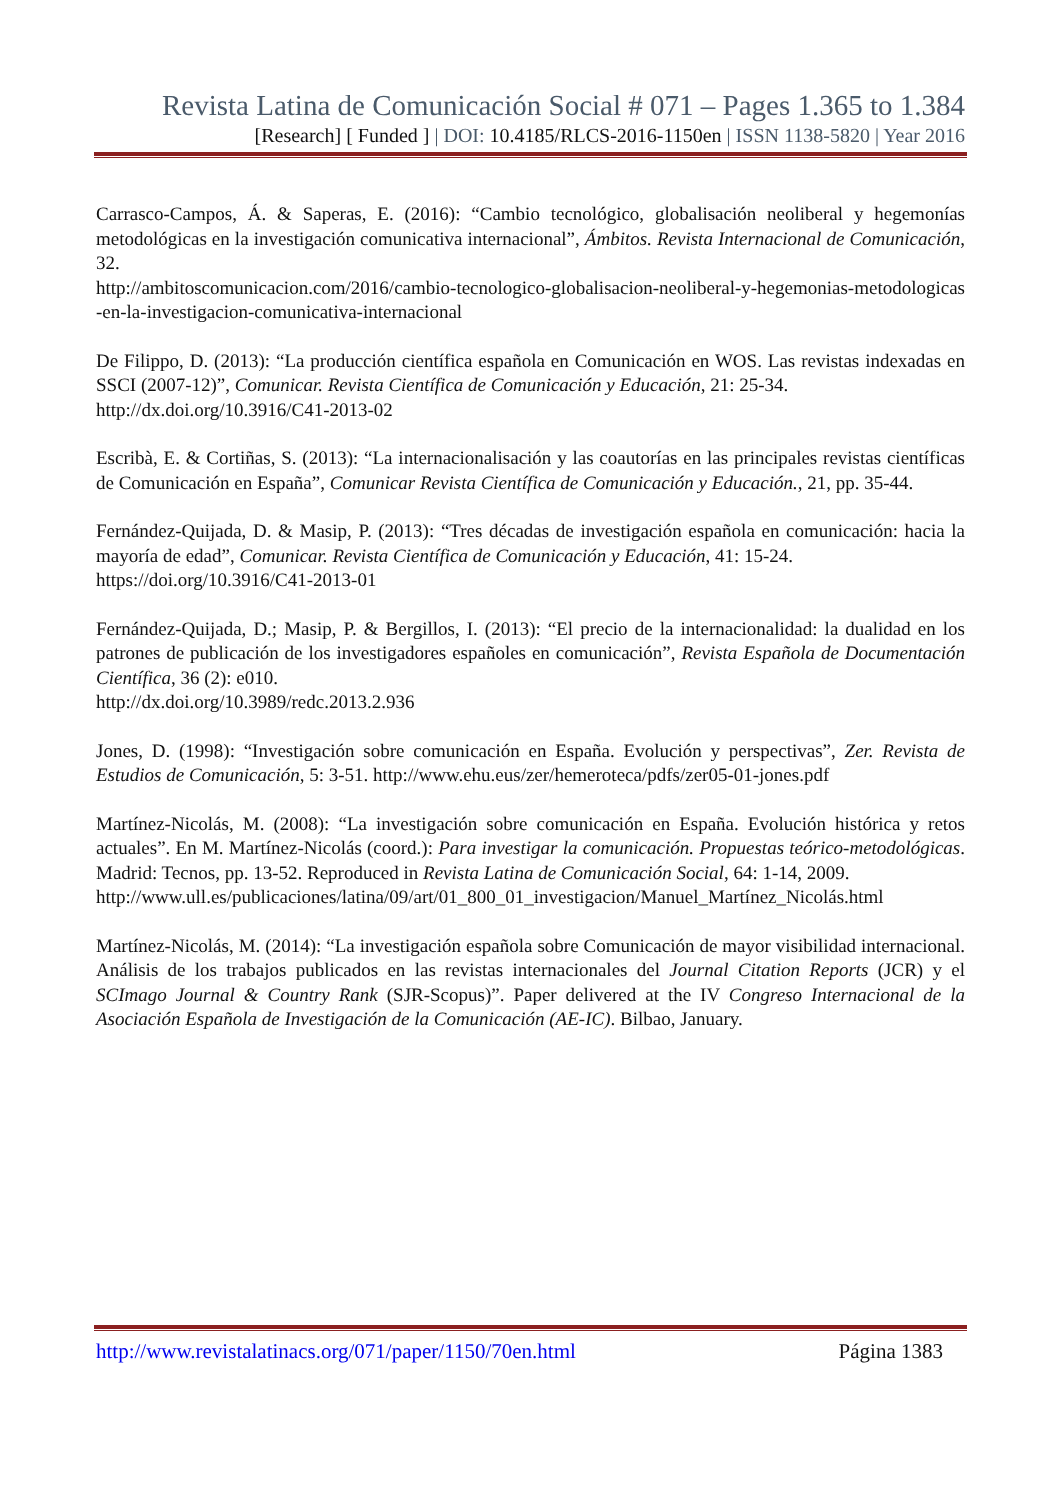Revista Latina de Comunicación Social # 071 – Pages 1.365 to 1.384
[Research] [ Funded ] | DOI: 10.4185/RLCS-2016-1150en | ISSN 1138-5820 | Year 2016
Carrasco-Campos, Á. & Saperas, E. (2016): “Cambio tecnológico, globalisación neoliberal y hegemonías metodológicas en la investigación comunicativa internacional”, Ámbitos. Revista Internacional de Comunicación, 32.
http://ambitoscomunicacion.com/2016/cambio-tecnologico-globalisacion-neoliberal-y-hegemonias-metodologicas-en-la-investigacion-comunicativa-internacional
De Filippo, D. (2013): “La producción científica española en Comunicación en WOS. Las revistas indexadas en SSCI (2007-12)”, Comunicar. Revista Científica de Comunicación y Educación, 21: 25-34.
http://dx.doi.org/10.3916/C41-2013-02
Escribà, E. & Cortiñas, S. (2013): “La internacionalisación y las coautorías en las principales revistas científicas de Comunicación en España”, Comunicar Revista Científica de Comunicación y Educación., 21, pp. 35-44.
Fernández-Quijada, D. & Masip, P. (2013): “Tres décadas de investigación española en comunicación: hacia la mayoría de edad”, Comunicar. Revista Científica de Comunicación y Educación, 41: 15-24.
https://doi.org/10.3916/C41-2013-01
Fernández-Quijada, D.; Masip, P. & Bergillos, I. (2013): “El precio de la internacionalidad: la dualidad en los patrones de publicación de los investigadores españoles en comunicación”, Revista Española de Documentación Científica, 36 (2): e010.
http://dx.doi.org/10.3989/redc.2013.2.936
Jones, D. (1998): “Investigación sobre comunicación en España. Evolución y perspectivas”, Zer. Revista de Estudios de Comunicación, 5: 3-51. http://www.ehu.eus/zer/hemeroteca/pdfs/zer05-01-jones.pdf
Martínez-Nicolás, M. (2008): “La investigación sobre comunicación en España. Evolución histórica y retos actuales”. En M. Martínez-Nicolás (coord.): Para investigar la comunicación. Propuestas teórico-metodológicas. Madrid: Tecnos, pp. 13-52. Reproduced in Revista Latina de Comunicación Social, 64: 1-14, 2009.
http://www.ull.es/publicaciones/latina/09/art/01_800_01_investigacion/Manuel_Martínez_Nicolás.html
Martínez-Nicolás, M. (2014): “La investigación española sobre Comunicación de mayor visibilidad internacional. Análisis de los trabajos publicados en las revistas internacionales del Journal Citation Reports (JCR) y el SCImago Journal & Country Rank (SJR-Scopus)”. Paper delivered at the IV Congreso Internacional de la Asociación Española de Investigación de la Comunicación (AE-IC). Bilbao, January.
http://www.revistalatinacs.org/071/paper/1150/70en.html Página 1383